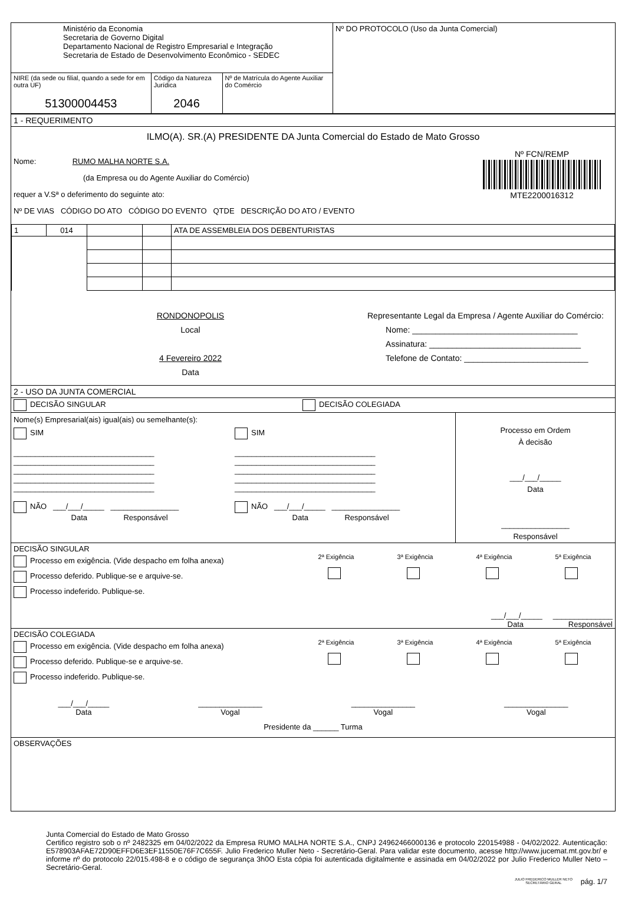| Ministério da Economia Secretaria de Governo Digital Departamento Nacional de Registro Empresarial e Integração Secretaria de Estado de Desenvolvimento Econômico - SEDEC | | | Nº DO PROTOCOLO (Uso da Junta Comercial) |
| NIRE (da sede ou filial, quando a sede for em outra UF) 51300004453 | Código da Natureza Jurídica 2046 | Nº de Matrícula do Agente Auxiliar do Comércio | |
1 - REQUERIMENTO
ILMO(A). SR.(A) PRESIDENTE DA Junta Comercial do Estado de Mato Grosso
Nome: RUMO MALHA NORTE S.A.
(da Empresa ou do Agente Auxiliar do Comércio)
requer a V.Sª o deferimento do seguinte ato:
Nº DE VIAS CÓDIGO DO ATO CÓDIGO DO EVENTO QTDE DESCRIÇÃO DO ATO / EVENTO
Nº FCN/REMP
MTE2200016312
| 1 | 014 | | | ATA DE ASSEMBLEIA DOS DEBENTURISTAS |
RONDONOPOLIS
Local
4 Fevereiro 2022
Data
Representante Legal da Empresa / Agente Auxiliar do Comércio:
Nome: ____________________________________
Assinatura: _________________________________
Telefone de Contato: ___________________________
2 - USO DA JUNTA COMERCIAL
DECISÃO SINGULAR DECISÃO COLEGIADA
Nome(s) Empresarial(ais) igual(ais) ou semelhante(s):
SIM
_________________________________
_________________________________
_________________________________
_________________________________
_________________________________
NÃO ___/___/_____ ________________
Data Responsável
SIM
_________________________________
_________________________________
_________________________________
_________________________________
_________________________________
NÃO ___/___/_____ ________________
Data Responsável
Processo em Ordem
À decisão
___/___/_____
Data
________________
Responsável
DECISÃO SINGULAR
Processo em exigência. (Vide despacho em folha anexa)
Processo deferido. Publique-se e arquive-se.
Processo indeferido. Publique-se.
2ª Exigência
3ª Exigência
4ª Exigência
5ª Exigência
___/___/_____ ______________
Data Responsável
DECISÃO COLEGIADA
Processo em exigência. (Vide despacho em folha anexa)
Processo deferido. Publique-se e arquive-se.
Processo indeferido. Publique-se.
2ª Exigência
3ª Exigência
4ª Exigência
5ª Exigência
___/___/_____
Data
_______________
Vogal
_______________
Vogal
_______________
Vogal
Presidente da ______ Turma
OBSERVAÇÕES
Junta Comercial do Estado de Mato Grosso
Certifico registro sob o nº 2482325 em 04/02/2022 da Empresa RUMO MALHA NORTE S.A., CNPJ 24962466000136 e protocolo 220154988 - 04/02/2022. Autenticação: E578903AFAE72D90EFFD6E3EF11550E76F7C655F. Julio Frederico Muller Neto - Secretário-Geral. Para validar este documento, acesse http://www.jucemat.mt.gov.br/ e informe nº do protocolo 22/015.498-8 e o código de segurança 3h0O Esta cópia foi autenticada digitalmente e assinada em 04/02/2022 por Julio Frederico Muller Neto – Secretário-Geral.
JULIO FREDERICO MULLER NETO
SECRETÁRIO GERAL pág. 1/7